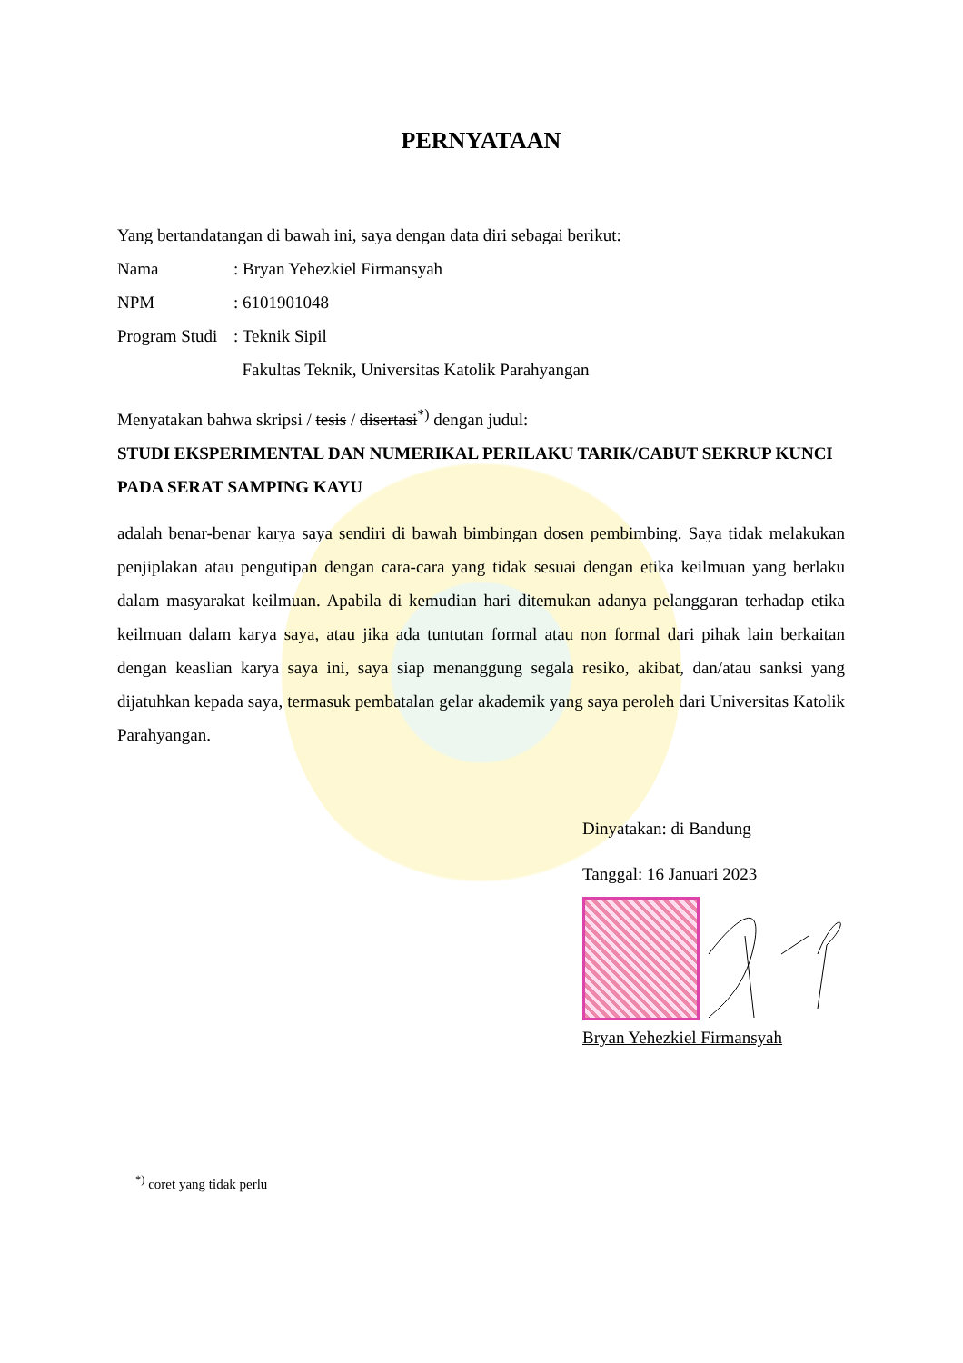PERNYATAAN
Yang bertandatangan di bawah ini, saya dengan data diri sebagai berikut:
Nama: Bryan Yehezkiel Firmansyah
NPM: 6101901048
Program Studi: Teknik Sipil
Fakultas Teknik, Universitas Katolik Parahyangan
Menyatakan bahwa skripsi / tesis / disertasi<sup>*)</sup> dengan judul:
STUDI EKSPERIMENTAL DAN NUMERIKAL PERILAKU TARIK/CABUT SEKRUP KUNCI PADA SERAT SAMPING KAYU
adalah benar-benar karya saya sendiri di bawah bimbingan dosen pembimbing. Saya tidak melakukan penjiplakan atau pengutipan dengan cara-cara yang tidak sesuai dengan etika keilmuan yang berlaku dalam masyarakat keilmuan. Apabila di kemudian hari ditemukan adanya pelanggaran terhadap etika keilmuan dalam karya saya, atau jika ada tuntutan formal atau non formal dari pihak lain berkaitan dengan keaslian karya saya ini, saya siap menanggung segala resiko, akibat, dan/atau sanksi yang dijatuhkan kepada saya, termasuk pembatalan gelar akademik yang saya peroleh dari Universitas Katolik Parahyangan.
Dinyatakan: di Bandung
Tanggal: 16 Januari 2023
Bryan Yehezkiel Firmansyah
<sup>*)</sup> coret yang tidak perlu